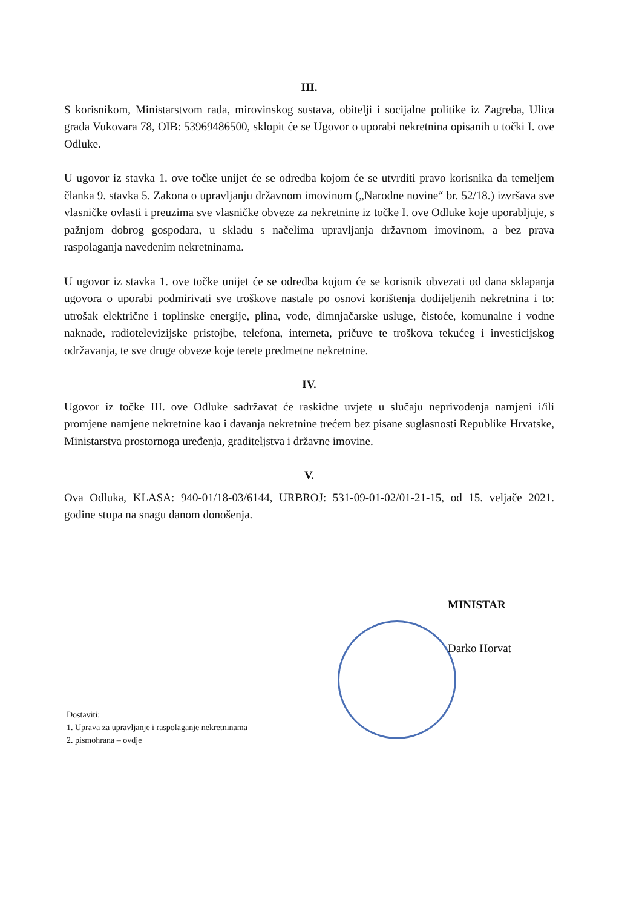III.
S korisnikom, Ministarstvom rada, mirovinskog sustava, obitelji i socijalne politike iz Zagreba, Ulica grada Vukovara 78, OIB: 53969486500, sklopit će se Ugovor o uporabi nekretnina opisanih u točki I. ove Odluke.
U ugovor iz stavka 1. ove točke unijet će se odredba kojom će se utvrditi pravo korisnika da temeljem članka 9. stavka 5. Zakona o upravljanju državnom imovinom („Narodne novine“ br. 52/18.) izvršava sve vlasničke ovlasti i preuzima sve vlasničke obveze za nekretnine iz točke I. ove Odluke koje uporabljuje, s pažnjom dobrog gospodara, u skladu s načelima upravljanja državnom imovinom, a bez prava raspolaganja navedenim nekretninama.
U ugovor iz stavka 1. ove točke unijet će se odredba kojom će se korisnik obvezati od dana sklapanja ugovora o uporabi podmirivati sve troškove nastale po osnovi korištenja dodijeljenih nekretnina i to: utrošak električne i toplinske energije, plina, vode, dimnjačarske usluge, čistoće, komunalne i vodne naknade, radiotelevizijske pristojbe, telefona, interneta, pričuve te troškova tekućeg i investicijskog održavanja, te sve druge obveze koje terete predmetne nekretnine.
IV.
Ugovor iz točke III. ove Odluke sadržavat će raskidne uvjete u slučaju neprivođenja namjeni i/ili promjene namjene nekretnine kao i davanja nekretnine trećem bez pisane suglasnosti Republike Hrvatske, Ministarstva prostornoga uređenja, graditeljstva i državne imovine.
V.
Ova Odluka, KLASA: 940-01/18-03/6144, URBROJ: 531-09-01-02/01-21-15, od 15. veljače 2021. godine stupa na snagu danom donošenja.
MINISTAR
Darko Horvat
Dostaviti:
1. Uprava za upravljanje i raspolaganje nekretninama
2. pismohrana – ovdje